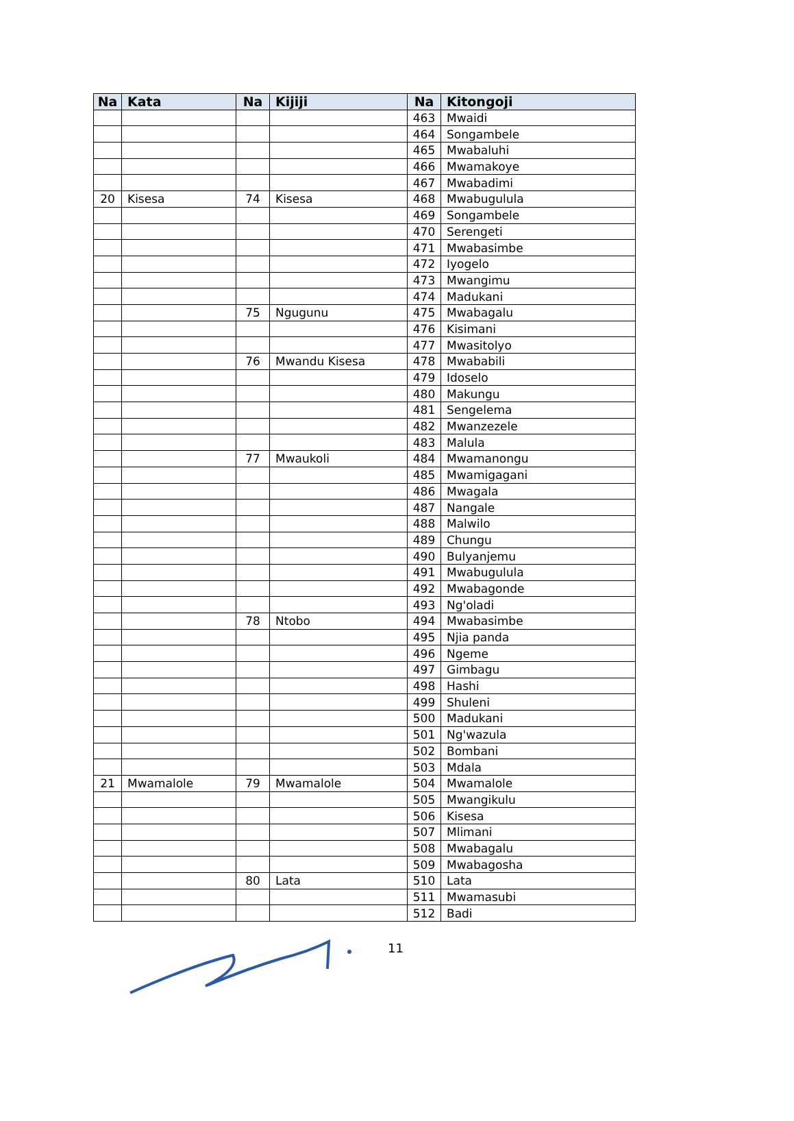| Na | Kata | Na | Kijiji | Na | Kitongoji |
| --- | --- | --- | --- | --- | --- |
| | | | | 463 | Mwaidi |
| | | | | 464 | Songambele |
| | | | | 465 | Mwabaluhi |
| | | | | 466 | Mwamakoye |
| | | | | 467 | Mwabadimi |
| 20 | Kisesa | 74 | Kisesa | 468 | Mwabugulula |
| | | | | 469 | Songambele |
| | | | | 470 | Serengeti |
| | | | | 471 | Mwabasimbe |
| | | | | 472 | Iyogelo |
| | | | | 473 | Mwangimu |
| | | | | 474 | Madukani |
| | | 75 | Ngugunu | 475 | Mwabagalu |
| | | | | 476 | Kisimani |
| | | | | 477 | Mwasitolyo |
| | | 76 | Mwandu Kisesa | 478 | Mwababili |
| | | | | 479 | Idoselo |
| | | | | 480 | Makungu |
| | | | | 481 | Sengelema |
| | | | | 482 | Mwanzezele |
| | | | | 483 | Malula |
| | | 77 | Mwaukoli | 484 | Mwamanongu |
| | | | | 485 | Mwamigagani |
| | | | | 486 | Mwagala |
| | | | | 487 | Nangale |
| | | | | 488 | Malwilo |
| | | | | 489 | Chungu |
| | | | | 490 | Bulyanjemu |
| | | | | 491 | Mwabugulula |
| | | | | 492 | Mwabagonde |
| | | | | 493 | Ng'oladi |
| | | 78 | Ntobo | 494 | Mwabasimbe |
| | | | | 495 | Njia panda |
| | | | | 496 | Ngeme |
| | | | | 497 | Gimbagu |
| | | | | 498 | Hashi |
| | | | | 499 | Shuleni |
| | | | | 500 | Madukani |
| | | | | 501 | Ng'wazula |
| | | | | 502 | Bombani |
| | | | | 503 | Mdala |
| 21 | Mwamalole | 79 | Mwamalole | 504 | Mwamalole |
| | | | | 505 | Mwangikulu |
| | | | | 506 | Kisesa |
| | | | | 507 | Mlimani |
| | | | | 508 | Mwabagalu |
| | | | | 509 | Mwabagosha |
| | | 80 | Lata | 510 | Lata |
| | | | | 511 | Mwamasubi |
| | | | | 512 | Badi |
11